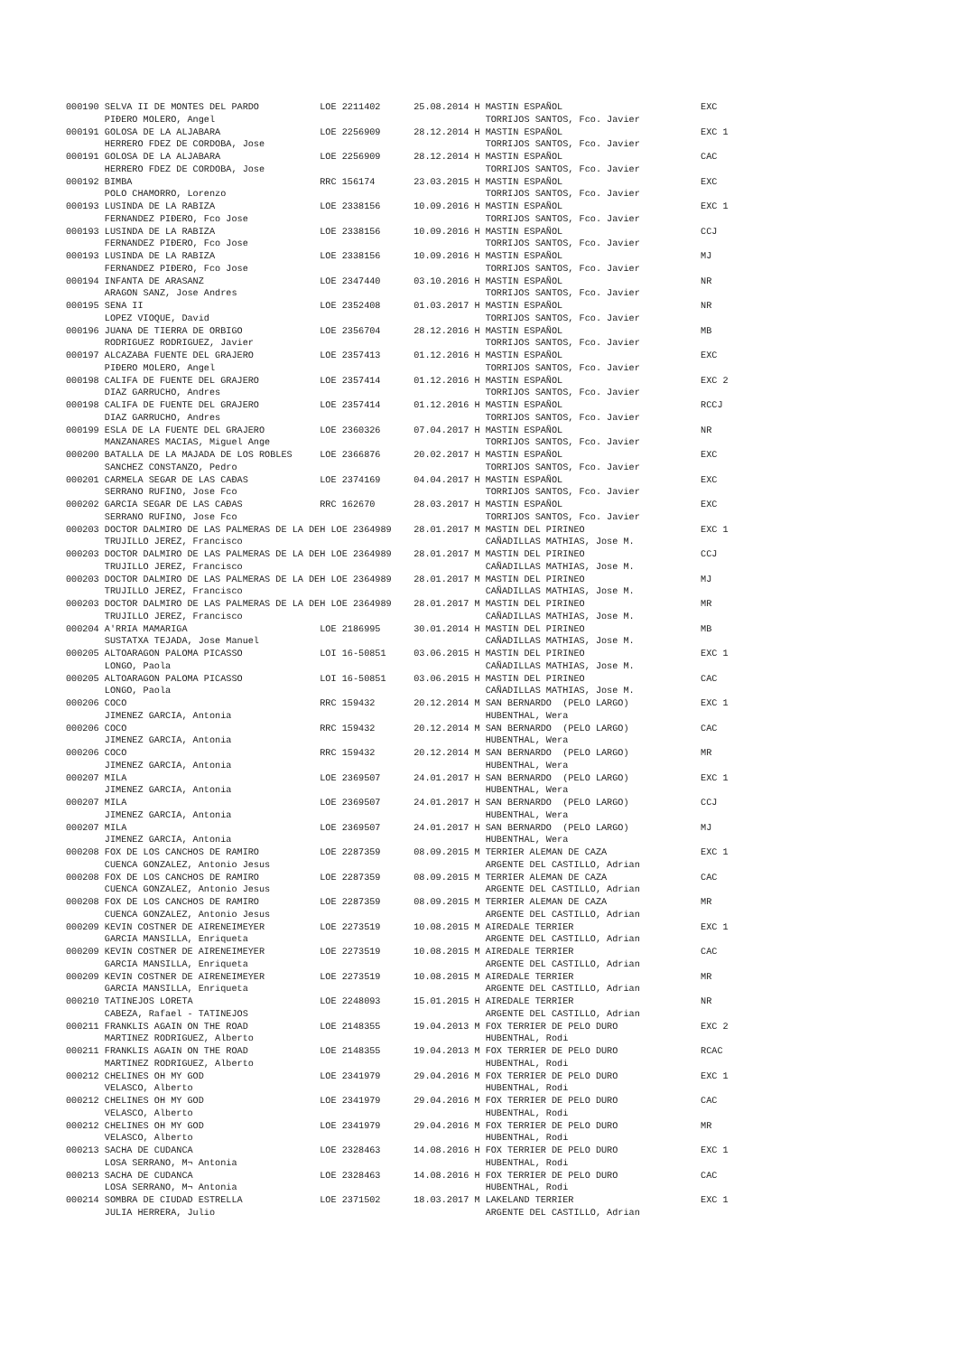000190 SELVA II DE MONTES DEL PARDO           LOE 2211402      25.08.2014 H MASTIN ESPAÑOL                         EXC
       PIÐERO MOLERO, Angel                                                 TORRIJOS SANTOS, Fco. Javier
000191 GOLOSA DE LA ALJABARA                  LOE 2256909      28.12.2014 H MASTIN ESPAÑOL                         EXC 1
       HERRERO FDEZ DE CORDOBA, Jose                                        TORRIJOS SANTOS, Fco. Javier
000191 GOLOSA DE LA ALJABARA                  LOE 2256909      28.12.2014 H MASTIN ESPAÑOL                         CAC
       HERRERO FDEZ DE CORDOBA, Jose                                        TORRIJOS SANTOS, Fco. Javier
000192 BIMBA                                  RRC 156174       23.03.2015 H MASTIN ESPAÑOL                         EXC
       POLO CHAMORRO, Lorenzo                                               TORRIJOS SANTOS, Fco. Javier
000193 LUSINDA DE LA RABIZA                   LOE 2338156      10.09.2016 H MASTIN ESPAÑOL                         EXC 1
       FERNANDEZ PIÐERO, Fco Jose                                           TORRIJOS SANTOS, Fco. Javier
000193 LUSINDA DE LA RABIZA                   LOE 2338156      10.09.2016 H MASTIN ESPAÑOL                         CCJ
       FERNANDEZ PIÐERO, Fco Jose                                           TORRIJOS SANTOS, Fco. Javier
000193 LUSINDA DE LA RABIZA                   LOE 2338156      10.09.2016 H MASTIN ESPAÑOL                         MJ
       FERNANDEZ PIÐERO, Fco Jose                                           TORRIJOS SANTOS, Fco. Javier
000194 INFANTA DE ARASANZ                     LOE 2347440      03.10.2016 H MASTIN ESPAÑOL                         NR
       ARAGON SANZ, Jose Andres                                             TORRIJOS SANTOS, Fco. Javier
000195 SENA II                                LOE 2352408      01.03.2017 H MASTIN ESPAÑOL                         NR
       LOPEZ VIOQUE, David                                                  TORRIJOS SANTOS, Fco. Javier
000196 JUANA DE TIERRA DE ORBIGO              LOE 2356704      28.12.2016 H MASTIN ESPAÑOL                         MB
       RODRIGUEZ RODRIGUEZ, Javier                                          TORRIJOS SANTOS, Fco. Javier
000197 ALCAZABA FUENTE DEL GRAJERO            LOE 2357413      01.12.2016 H MASTIN ESPAÑOL                         EXC
       PIÐERO MOLERO, Angel                                                 TORRIJOS SANTOS, Fco. Javier
000198 CALIFA DE FUENTE DEL GRAJERO           LOE 2357414      01.12.2016 H MASTIN ESPAÑOL                         EXC 2
       DIAZ GARRUCHO, Andres                                                TORRIJOS SANTOS, Fco. Javier
000198 CALIFA DE FUENTE DEL GRAJERO           LOE 2357414      01.12.2016 H MASTIN ESPAÑOL                         RCCJ
       DIAZ GARRUCHO, Andres                                                TORRIJOS SANTOS, Fco. Javier
000199 ESLA DE LA FUENTE DEL GRAJERO          LOE 2360326      07.04.2017 H MASTIN ESPAÑOL                         NR
       MANZANARES MACIAS, Miguel Ange                                       TORRIJOS SANTOS, Fco. Javier
000200 BATALLA DE LA MAJADA DE LOS ROBLES     LOE 2366876      20.02.2017 H MASTIN ESPAÑOL                         EXC
       SANCHEZ CONSTANZO, Pedro                                             TORRIJOS SANTOS, Fco. Javier
000201 CARMELA SEGAR DE LAS CAÐAS             LOE 2374169      04.04.2017 H MASTIN ESPAÑOL                         EXC
       SERRANO RUFINO, Jose Fco                                             TORRIJOS SANTOS, Fco. Javier
000202 GARCIA SEGAR DE LAS CAÐAS              RRC 162670       28.03.2017 H MASTIN ESPAÑOL                         EXC
       SERRANO RUFINO, Jose Fco                                             TORRIJOS SANTOS, Fco. Javier
000203 DOCTOR DALMIRO DE LAS PALMERAS DE LA DEH LOE 2364989    28.01.2017 M MASTIN DEL PIRINEO                     EXC 1
       TRUJILLO JEREZ, Francisco                                            CAÑADILLAS MATHIAS, Jose M.
000203 DOCTOR DALMIRO DE LAS PALMERAS DE LA DEH LOE 2364989    28.01.2017 M MASTIN DEL PIRINEO                     CCJ
       TRUJILLO JEREZ, Francisco                                            CAÑADILLAS MATHIAS, Jose M.
000203 DOCTOR DALMIRO DE LAS PALMERAS DE LA DEH LOE 2364989    28.01.2017 M MASTIN DEL PIRINEO                     MJ
       TRUJILLO JEREZ, Francisco                                            CAÑADILLAS MATHIAS, Jose M.
000203 DOCTOR DALMIRO DE LAS PALMERAS DE LA DEH LOE 2364989    28.01.2017 M MASTIN DEL PIRINEO                     MR
       TRUJILLO JEREZ, Francisco                                            CAÑADILLAS MATHIAS, Jose M.
000204 A'RRIA MAMARIGA                        LOE 2186995      30.01.2014 H MASTIN DEL PIRINEO                     MB
       SUSTATXA TEJADA, Jose Manuel                                         CAÑADILLAS MATHIAS, Jose M.
000205 ALTOARAGON PALOMA PICASSO              LOI 16-50851     03.06.2015 H MASTIN DEL PIRINEO                     EXC 1
       LONGO, Paola                                                         CAÑADILLAS MATHIAS, Jose M.
000205 ALTOARAGON PALOMA PICASSO              LOI 16-50851     03.06.2015 H MASTIN DEL PIRINEO                     CAC
       LONGO, Paola                                                         CAÑADILLAS MATHIAS, Jose M.
000206 COCO                                   RRC 159432       20.12.2014 M SAN BERNARDO  (PELO LARGO)             EXC 1
       JIMENEZ GARCIA, Antonia                                              HUBENTHAL, Wera
000206 COCO                                   RRC 159432       20.12.2014 M SAN BERNARDO  (PELO LARGO)             CAC
       JIMENEZ GARCIA, Antonia                                              HUBENTHAL, Wera
000206 COCO                                   RRC 159432       20.12.2014 M SAN BERNARDO  (PELO LARGO)             MR
       JIMENEZ GARCIA, Antonia                                              HUBENTHAL, Wera
000207 MILA                                   LOE 2369507      24.01.2017 H SAN BERNARDO  (PELO LARGO)             EXC 1
       JIMENEZ GARCIA, Antonia                                              HUBENTHAL, Wera
000207 MILA                                   LOE 2369507      24.01.2017 H SAN BERNARDO  (PELO LARGO)             CCJ
       JIMENEZ GARCIA, Antonia                                              HUBENTHAL, Wera
000207 MILA                                   LOE 2369507      24.01.2017 H SAN BERNARDO  (PELO LARGO)             MJ
       JIMENEZ GARCIA, Antonia                                              HUBENTHAL, Wera
000208 FOX DE LOS CANCHOS DE RAMIRO           LOE 2287359      08.09.2015 M TERRIER ALEMAN DE CAZA                 EXC 1
       CUENCA GONZALEZ, Antonio Jesus                                       ARGENTE DEL CASTILLO, Adrian
000208 FOX DE LOS CANCHOS DE RAMIRO           LOE 2287359      08.09.2015 M TERRIER ALEMAN DE CAZA                 CAC
       CUENCA GONZALEZ, Antonio Jesus                                       ARGENTE DEL CASTILLO, Adrian
000208 FOX DE LOS CANCHOS DE RAMIRO           LOE 2287359      08.09.2015 M TERRIER ALEMAN DE CAZA                 MR
       CUENCA GONZALEZ, Antonio Jesus                                       ARGENTE DEL CASTILLO, Adrian
000209 KEVIN COSTNER DE AIRENEIMEYER          LOE 2273519      10.08.2015 M AIREDALE TERRIER                       EXC 1
       GARCIA MANSILLA, Enriqueta                                           ARGENTE DEL CASTILLO, Adrian
000209 KEVIN COSTNER DE AIRENEIMEYER          LOE 2273519      10.08.2015 M AIREDALE TERRIER                       CAC
       GARCIA MANSILLA, Enriqueta                                           ARGENTE DEL CASTILLO, Adrian
000209 KEVIN COSTNER DE AIRENEIMEYER          LOE 2273519      10.08.2015 M AIREDALE TERRIER                       MR
       GARCIA MANSILLA, Enriqueta                                           ARGENTE DEL CASTILLO, Adrian
000210 TATINEJOS LORETA                       LOE 2248093      15.01.2015 H AIREDALE TERRIER                       NR
       CABEZA, Rafael - TATINEJOS                                           ARGENTE DEL CASTILLO, Adrian
000211 FRANKLIS AGAIN ON THE ROAD             LOE 2148355      19.04.2013 M FOX TERRIER DE PELO DURO               EXC 2
       MARTINEZ RODRIGUEZ, Alberto                                          HUBENTHAL, Rodi
000211 FRANKLIS AGAIN ON THE ROAD             LOE 2148355      19.04.2013 M FOX TERRIER DE PELO DURO               RCAC
       MARTINEZ RODRIGUEZ, Alberto                                          HUBENTHAL, Rodi
000212 CHELINES OH MY GOD                     LOE 2341979      29.04.2016 M FOX TERRIER DE PELO DURO               EXC 1
       VELASCO, Alberto                                                     HUBENTHAL, Rodi
000212 CHELINES OH MY GOD                     LOE 2341979      29.04.2016 M FOX TERRIER DE PELO DURO               CAC
       VELASCO, Alberto                                                     HUBENTHAL, Rodi
000212 CHELINES OH MY GOD                     LOE 2341979      29.04.2016 M FOX TERRIER DE PELO DURO               MR
       VELASCO, Alberto                                                     HUBENTHAL, Rodi
000213 SACHA DE CUDANCA                       LOE 2328463      14.08.2016 H FOX TERRIER DE PELO DURO               EXC 1
       LOSA SERRANO, M¬ Antonia                                             HUBENTHAL, Rodi
000213 SACHA DE CUDANCA                       LOE 2328463      14.08.2016 H FOX TERRIER DE PELO DURO               CAC
       LOSA SERRANO, M¬ Antonia                                             HUBENTHAL, Rodi
000214 SOMBRA DE CIUDAD ESTRELLA              LOE 2371502      18.03.2017 M LAKELAND TERRIER                       EXC 1
       JULIA HERRERA, Julio                                                 ARGENTE DEL CASTILLO, Adrian